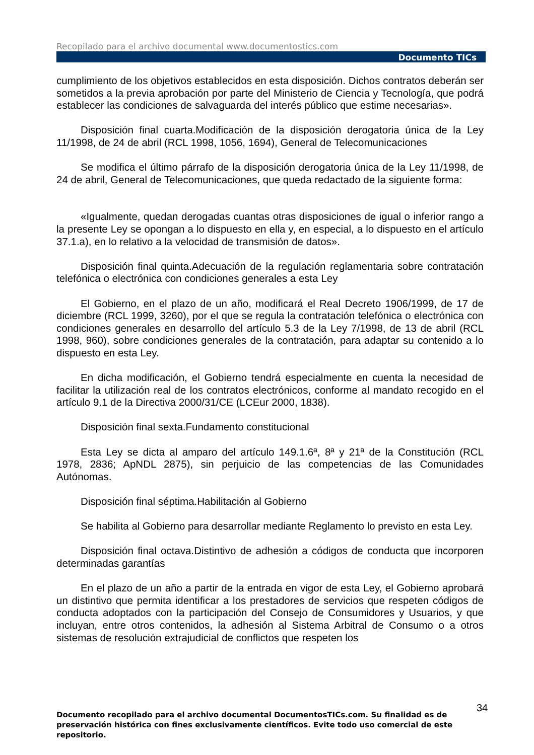Recopilado para el archivo documental www.documentostics.com
Documento TICs
cumplimiento de los objetivos establecidos en esta disposición. Dichos contratos deberán ser sometidos a la previa aprobación por parte del Ministerio de Ciencia y Tecnología, que podrá establecer las condiciones de salvaguarda del interés público que estime necesarias».
Disposición final cuarta.Modificación de la disposición derogatoria única de la Ley 11/1998, de 24 de abril (RCL 1998, 1056, 1694), General de Telecomunicaciones
Se modifica el último párrafo de la disposición derogatoria única de la Ley 11/1998, de 24 de abril, General de Telecomunicaciones, que queda redactado de la siguiente forma:
«Igualmente, quedan derogadas cuantas otras disposiciones de igual o inferior rango a la presente Ley se opongan a lo dispuesto en ella y, en especial, a lo dispuesto en el artículo 37.1.a), en lo relativo a la velocidad de transmisión de datos».
Disposición final quinta.Adecuación de la regulación reglamentaria sobre contratación telefónica o electrónica con condiciones generales a esta Ley
El Gobierno, en el plazo de un año, modificará el Real Decreto 1906/1999, de 17 de diciembre (RCL 1999, 3260), por el que se regula la contratación telefónica o electrónica con condiciones generales en desarrollo del artículo 5.3 de la Ley 7/1998, de 13 de abril (RCL 1998, 960), sobre condiciones generales de la contratación, para adaptar su contenido a lo dispuesto en esta Ley.
En dicha modificación, el Gobierno tendrá especialmente en cuenta la necesidad de facilitar la utilización real de los contratos electrónicos, conforme al mandato recogido en el artículo 9.1 de la Directiva 2000/31/CE (LCEur 2000, 1838).
Disposición final sexta.Fundamento constitucional
Esta Ley se dicta al amparo del artículo 149.1.6ª, 8ª y 21ª de la Constitución (RCL 1978, 2836; ApNDL 2875), sin perjuicio de las competencias de las Comunidades Autónomas.
Disposición final séptima.Habilitación al Gobierno
Se habilita al Gobierno para desarrollar mediante Reglamento lo previsto en esta Ley.
Disposición final octava.Distintivo de adhesión a códigos de conducta que incorporen determinadas garantías
En el plazo de un año a partir de la entrada en vigor de esta Ley, el Gobierno aprobará un distintivo que permita identificar a los prestadores de servicios que respeten códigos de conducta adoptados con la participación del Consejo de Consumidores y Usuarios, y que incluyan, entre otros contenidos, la adhesión al Sistema Arbitral de Consumo o a otros sistemas de resolución extrajudicial de conflictos que respeten los
34
Documento recopilado para el archivo documental DocumentosTICs.com. Su finalidad es de preservación histórica con fines exclusivamente científicos. Evite todo uso comercial de este repositorio.